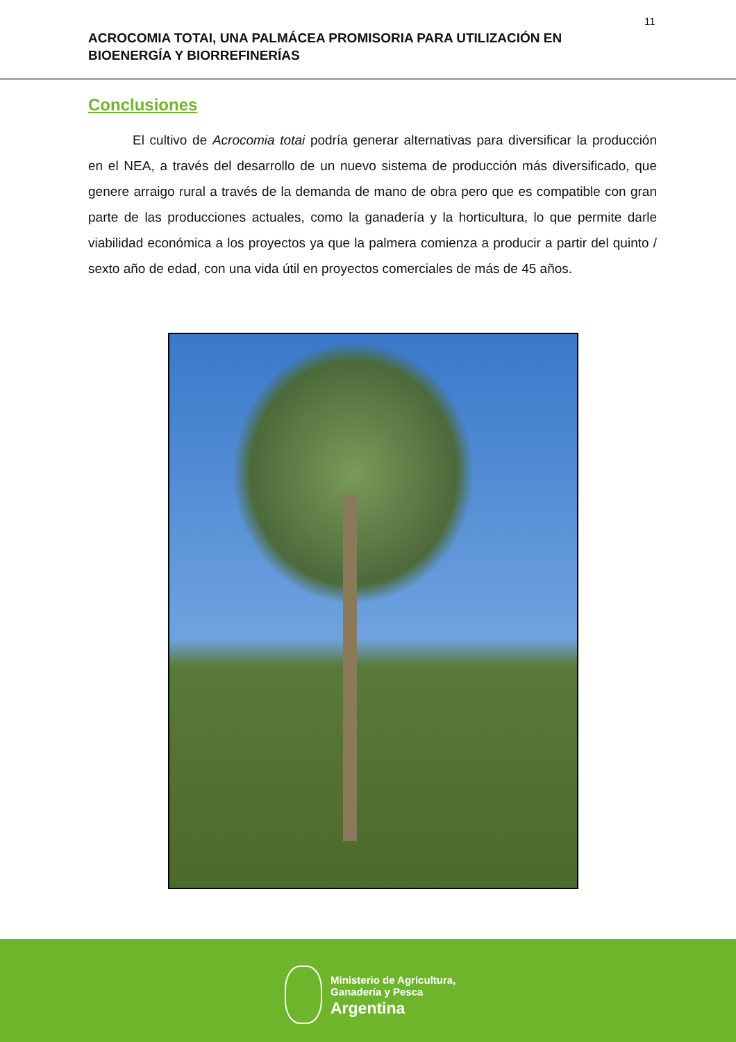11
ACROCOMIA TOTAI, UNA PALMÁCEA PROMISORIA PARA UTILIZACIÓN EN BIOENERGÍA Y BIORREFINERÍAS
Conclusiones
El cultivo de Acrocomia totai podría generar alternativas para diversificar la producción en el NEA, a través del desarrollo de un nuevo sistema de producción más diversificado, que genere arraigo rural a través de la demanda de mano de obra pero que es compatible con gran parte de las producciones actuales, como la ganadería y la horticultura, lo que permite darle viabilidad económica a los proyectos ya que la palmera comienza a producir a partir del quinto / sexto año de edad, con una vida útil en proyectos comerciales de más de 45 años.
Ministerio de Agricultura,
Ganadería y Pesca
Argentina